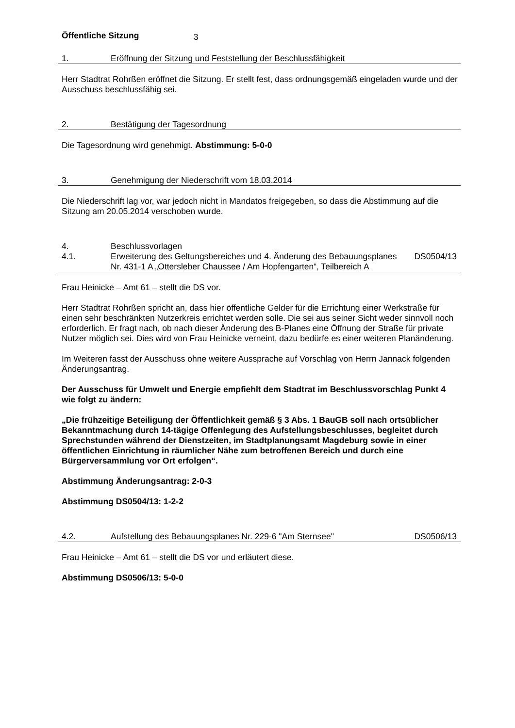3
Öffentliche Sitzung
1. Eröffnung der Sitzung und Feststellung der Beschlussfähigkeit
Herr Stadtrat Rohrßen eröffnet die Sitzung. Er stellt fest, dass ordnungsgemäß eingeladen wurde und der Ausschuss beschlussfähig sei.
2. Bestätigung der Tagesordnung
Die Tagesordnung wird genehmigt. Abstimmung: 5-0-0
3. Genehmigung der Niederschrift vom 18.03.2014
Die Niederschrift lag vor, war jedoch nicht in Mandatos freigegeben, so dass die Abstimmung auf die Sitzung am 20.05.2014 verschoben wurde.
4. Beschlussvorlagen
4.1. Erweiterung des Geltungsbereiches und 4. Änderung des Bebauungsplanes Nr. 431-1 A „Ottersleber Chaussee / Am Hopfengarten“, Teilbereich A DS0504/13
Frau Heinicke – Amt 61 – stellt die DS vor.
Herr Stadtrat Rohrßen spricht an, dass hier öffentliche Gelder für die Errichtung einer Werkstraße für einen sehr beschränkten Nutzerkreis errichtet werden solle. Die sei aus seiner Sicht weder sinnvoll noch erforderlich. Er fragt nach, ob nach dieser Änderung des B-Planes eine Öffnung der Straße für private Nutzer möglich sei. Dies wird von Frau Heinicke verneint, dazu bedürfe es einer weiteren Planänderung.
Im Weiteren fasst der Ausschuss ohne weitere Aussprache auf Vorschlag von Herrn Jannack folgenden Änderungsantrag.
Der Ausschuss für Umwelt und Energie empfiehlt dem Stadtrat im Beschlussvorschlag Punkt 4 wie folgt zu ändern:
„Die frühzeitige Beteiligung der Öffentlichkeit gemäß § 3 Abs. 1 BauGB soll nach ortsüblicher Bekanntmachung durch 14-tägige Offenlegung des Aufstellungsbeschlusses, begleitet durch Sprechstunden während der Dienstzeiten, im Stadtplanungsamt Magdeburg sowie in einer öffentlichen Einrichtung in räumlicher Nähe zum betroffenen Bereich und durch eine Bürgerversammlung vor Ort erfolgen“.
Abstimmung Änderungsantrag: 2-0-3
Abstimmung DS0504/13: 1-2-2
4.2. Aufstellung des Bebauungsplanes Nr. 229-6 "Am Sternsee" DS0506/13
Frau Heinicke – Amt 61 – stellt die DS vor und erläutert diese.
Abstimmung DS0506/13: 5-0-0